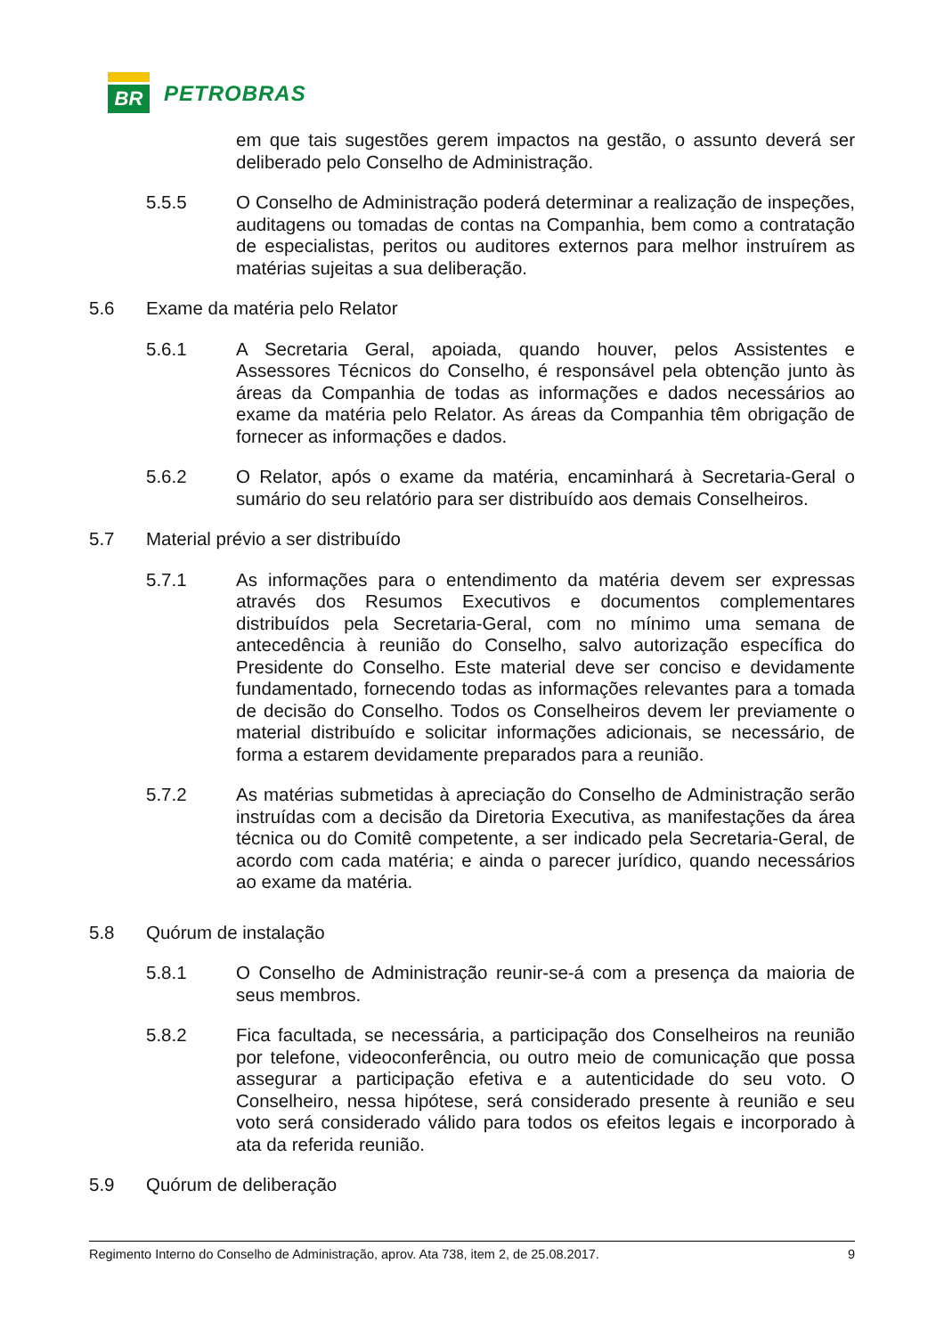BR
PETROBRAS
em que tais sugestões gerem impactos na gestão, o assunto deverá ser deliberado pelo Conselho de Administração.
5.5.5 O Conselho de Administração poderá determinar a realização de inspeções, auditagens ou tomadas de contas na Companhia, bem como a contratação de especialistas, peritos ou auditores externos para melhor instruírem as matérias sujeitas a sua deliberação.
5.6 Exame da matéria pelo Relator
5.6.1 A Secretaria Geral, apoiada, quando houver, pelos Assistentes e Assessores Técnicos do Conselho, é responsável pela obtenção junto às áreas da Companhia de todas as informações e dados necessários ao exame da matéria pelo Relator. As áreas da Companhia têm obrigação de fornecer as informações e dados.
5.6.2 O Relator, após o exame da matéria, encaminhará à Secretaria-Geral o sumário do seu relatório para ser distribuído aos demais Conselheiros.
5.7 Material prévio a ser distribuído
5.7.1 As informações para o entendimento da matéria devem ser expressas através dos Resumos Executivos e documentos complementares distribuídos pela Secretaria-Geral, com no mínimo uma semana de antecedência à reunião do Conselho, salvo autorização específica do Presidente do Conselho. Este material deve ser conciso e devidamente fundamentado, fornecendo todas as informações relevantes para a tomada de decisão do Conselho. Todos os Conselheiros devem ler previamente o material distribuído e solicitar informações adicionais, se necessário, de forma a estarem devidamente preparados para a reunião.
5.7.2 As matérias submetidas à apreciação do Conselho de Administração serão instruídas com a decisão da Diretoria Executiva, as manifestações da área técnica ou do Comitê competente, a ser indicado pela Secretaria-Geral, de acordo com cada matéria; e ainda o parecer jurídico, quando necessários ao exame da matéria.
5.8 Quórum de instalação
5.8.1 O Conselho de Administração reunir-se-á com a presença da maioria de seus membros.
5.8.2 Fica facultada, se necessária, a participação dos Conselheiros na reunião por telefone, videoconferência, ou outro meio de comunicação que possa assegurar a participação efetiva e a autenticidade do seu voto. O Conselheiro, nessa hipótese, será considerado presente à reunião e seu voto será considerado válido para todos os efeitos legais e incorporado à ata da referida reunião.
5.9 Quórum de deliberação
Regimento Interno do Conselho de Administração, aprov. Ata 738, item 2, de 25.08.2017. 9